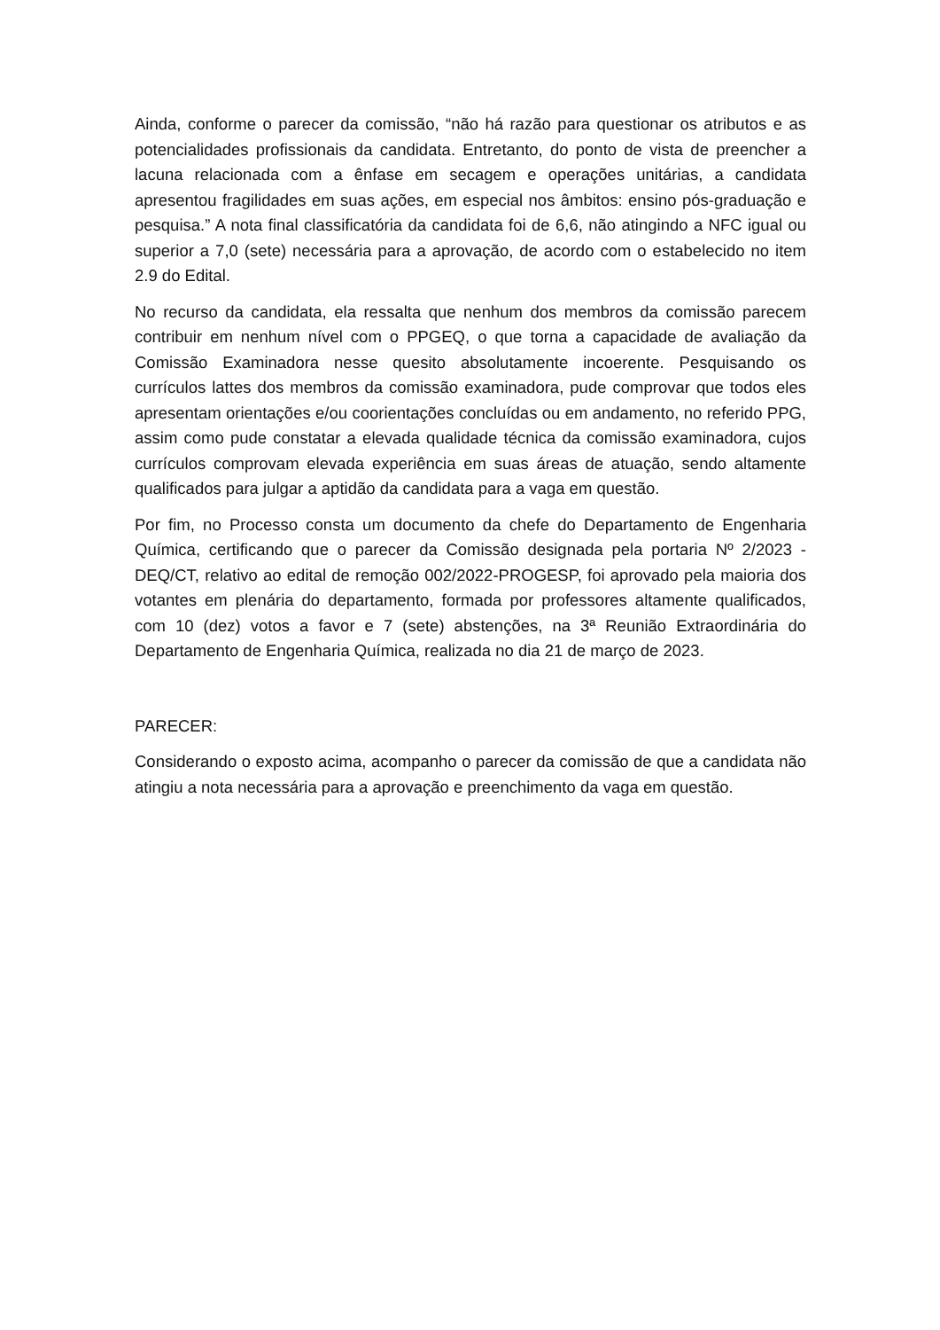Ainda, conforme o parecer da comissão, “não há razão para questionar os atributos e as potencialidades profissionais da candidata. Entretanto, do ponto de vista de preencher a lacuna relacionada com a ênfase em secagem e operações unitárias, a candidata apresentou fragilidades em suas ações, em especial nos âmbitos: ensino pós-graduação e pesquisa.” A nota final classificatória da candidata foi de 6,6, não atingindo a NFC igual ou superior a 7,0 (sete) necessária para a aprovação, de acordo com o estabelecido no item 2.9 do Edital.
No recurso da candidata, ela ressalta que nenhum dos membros da comissão parecem contribuir em nenhum nível com o PPGEQ, o que torna a capacidade de avaliação da Comissão Examinadora nesse quesito absolutamente incoerente. Pesquisando os currículos lattes dos membros da comissão examinadora, pude comprovar que todos eles apresentam orientações e/ou coorientações concluídas ou em andamento, no referido PPG, assim como pude constatar a elevada qualidade técnica da comissão examinadora, cujos currículos comprovam elevada experiência em suas áreas de atuação, sendo altamente qualificados para julgar a aptidão da candidata para a vaga em questão.
Por fim, no Processo consta um documento da chefe do Departamento de Engenharia Química, certificando que o parecer da Comissão designada pela portaria Nº 2/2023 - DEQ/CT, relativo ao edital de remoção 002/2022-PROGESP, foi aprovado pela maioria dos votantes em plenária do departamento, formada por professores altamente qualificados, com 10 (dez) votos a favor e 7 (sete) abstenções, na 3ª Reunião Extraordinária do Departamento de Engenharia Química, realizada no dia 21 de março de 2023.
PARECER:
Considerando o exposto acima, acompanho o parecer da comissão de que a candidata não atingiu a nota necessária para a aprovação e preenchimento da vaga em questão.